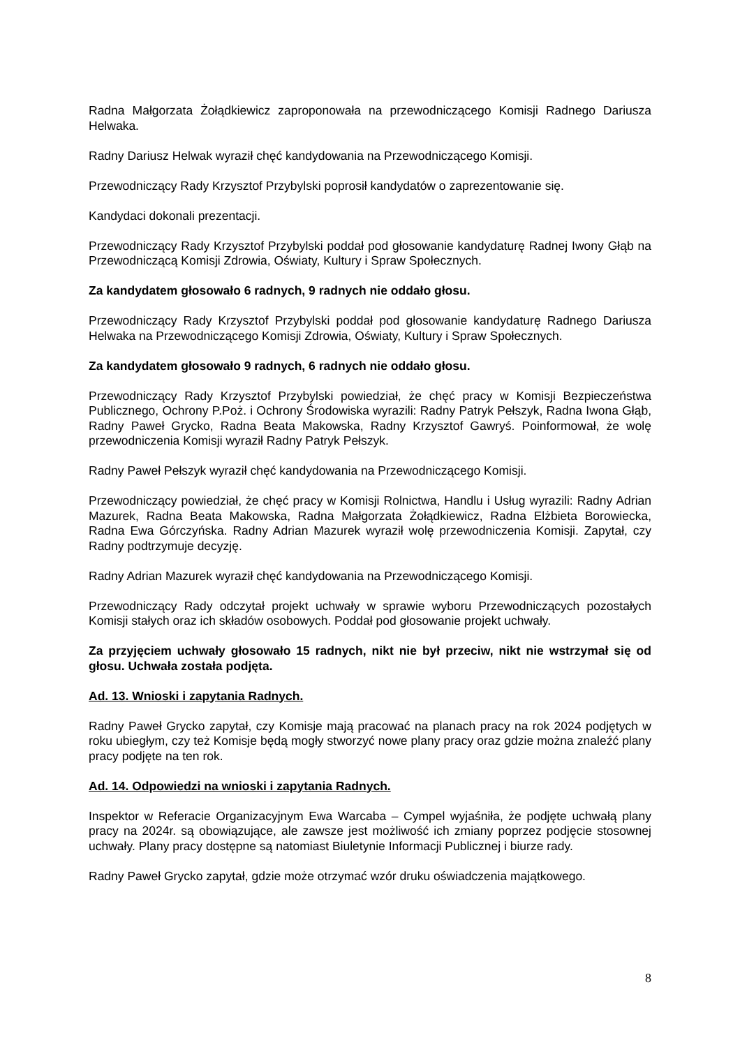Radna Małgorzata Żołądkiewicz zaproponowała na przewodniczącego Komisji Radnego Dariusza Helwaka.
Radny Dariusz Helwak wyraził chęć kandydowania na Przewodniczącego Komisji.
Przewodniczący Rady Krzysztof Przybylski poprosił kandydatów o zaprezentowanie się.
Kandydaci dokonali prezentacji.
Przewodniczący Rady Krzysztof Przybylski poddał pod głosowanie kandydaturę Radnej Iwony Głąb na Przewodniczącą Komisji Zdrowia, Oświaty, Kultury i Spraw Społecznych.
Za kandydatem głosowało 6 radnych, 9 radnych nie oddało głosu.
Przewodniczący Rady Krzysztof Przybylski poddał pod głosowanie kandydaturę Radnego Dariusza Helwaka na Przewodniczącego Komisji Zdrowia, Oświaty, Kultury i Spraw Społecznych.
Za kandydatem głosowało 9 radnych, 6 radnych nie oddało głosu.
Przewodniczący Rady Krzysztof Przybylski powiedział, że chęć pracy w Komisji Bezpieczeństwa Publicznego, Ochrony P.Poż. i Ochrony Środowiska wyrazili: Radny Patryk Pełszyk, Radna Iwona Głąb, Radny Paweł Grycko, Radna Beata Makowska, Radny Krzysztof Gawryś. Poinformował, że wolę przewodniczenia Komisji wyraził Radny Patryk Pełszyk.
Radny Paweł Pełszyk wyraził chęć kandydowania na Przewodniczącego Komisji.
Przewodniczący powiedział, że chęć pracy w Komisji Rolnictwa, Handlu i Usług wyrazili: Radny Adrian Mazurek, Radna Beata Makowska, Radna Małgorzata Żołądkiewicz, Radna Elżbieta Borowiecka, Radna Ewa Górczyńska. Radny Adrian Mazurek wyraził wolę przewodniczenia Komisji. Zapytał, czy Radny podtrzymuje decyzję.
Radny Adrian Mazurek wyraził chęć kandydowania na Przewodniczącego Komisji.
Przewodniczący Rady odczytał projekt uchwały w sprawie wyboru Przewodniczących pozostałych Komisji stałych oraz ich składów osobowych. Poddał pod głosowanie projekt uchwały.
Za przyjęciem uchwały głosowało 15 radnych, nikt nie był przeciw, nikt nie wstrzymał się od głosu. Uchwała została podjęta.
Ad. 13. Wnioski i zapytania Radnych.
Radny Paweł Grycko zapytał, czy Komisje mają pracować na planach pracy na rok 2024 podjętych w roku ubiegłym, czy też Komisje będą mogły stworzyć nowe plany pracy oraz gdzie można znaleźć plany pracy podjęte na ten rok.
Ad. 14. Odpowiedzi na wnioski i zapytania Radnych.
Inspektor w Referacie Organizacyjnym Ewa Warcaba – Cympel wyjaśniła, że podjęte uchwałą plany pracy na 2024r. są obowiązujące, ale zawsze jest możliwość ich zmiany poprzez podjęcie stosownej uchwały. Plany pracy dostępne są natomiast Biuletynie Informacji Publicznej i biurze rady.
Radny Paweł Grycko zapytał, gdzie może otrzymać wzór druku oświadczenia majątkowego.
8